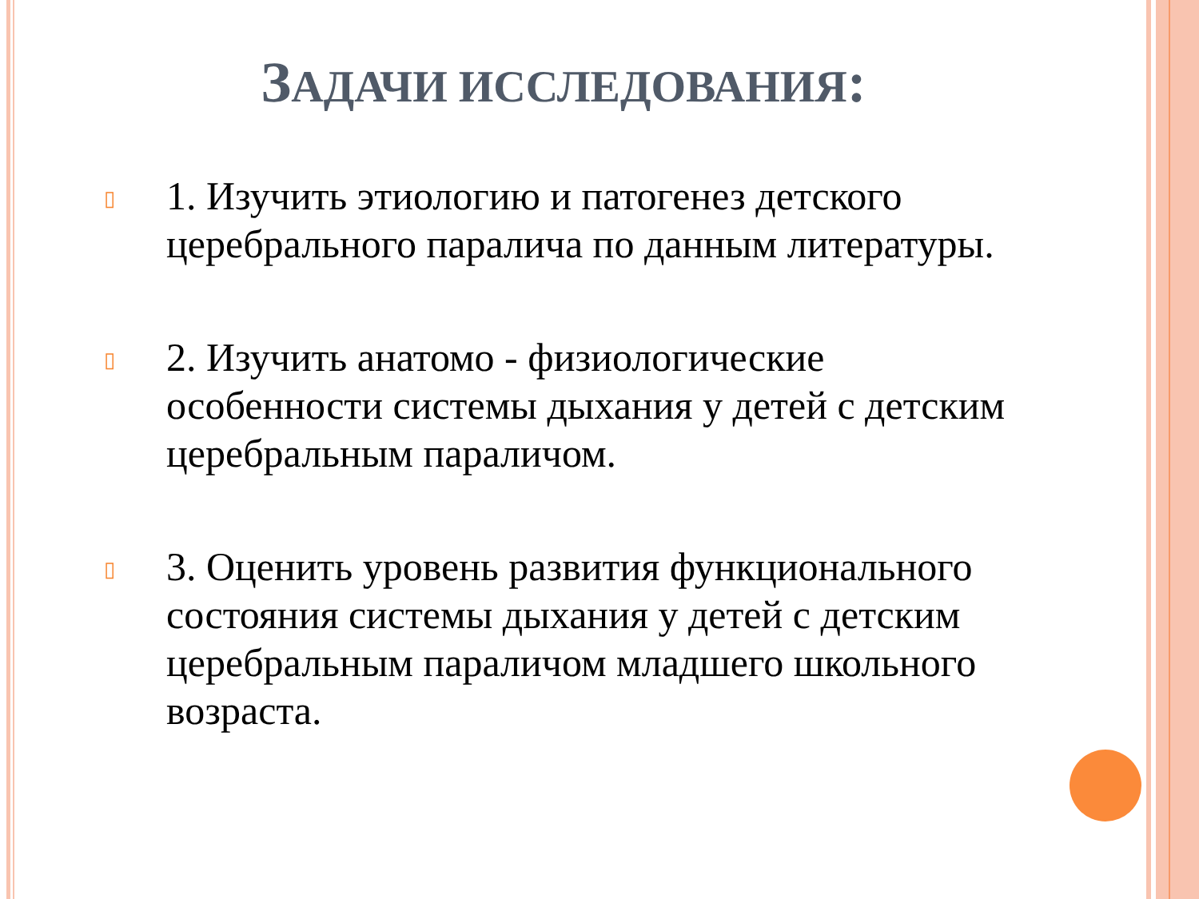ЗАДАЧИ ИССЛЕДОВАНИЯ:
▯ 1. Изучить этиологию и патогенез детского церебрального паралича по данным литературы.
▯ 2. Изучить анатомо - физиологические особенности системы дыхания у детей с детским церебральным параличом.
▯ 3. Оценить уровень развития функционального состояния системы дыхания у детей с детским церебральным параличом младшего школьного возраста.